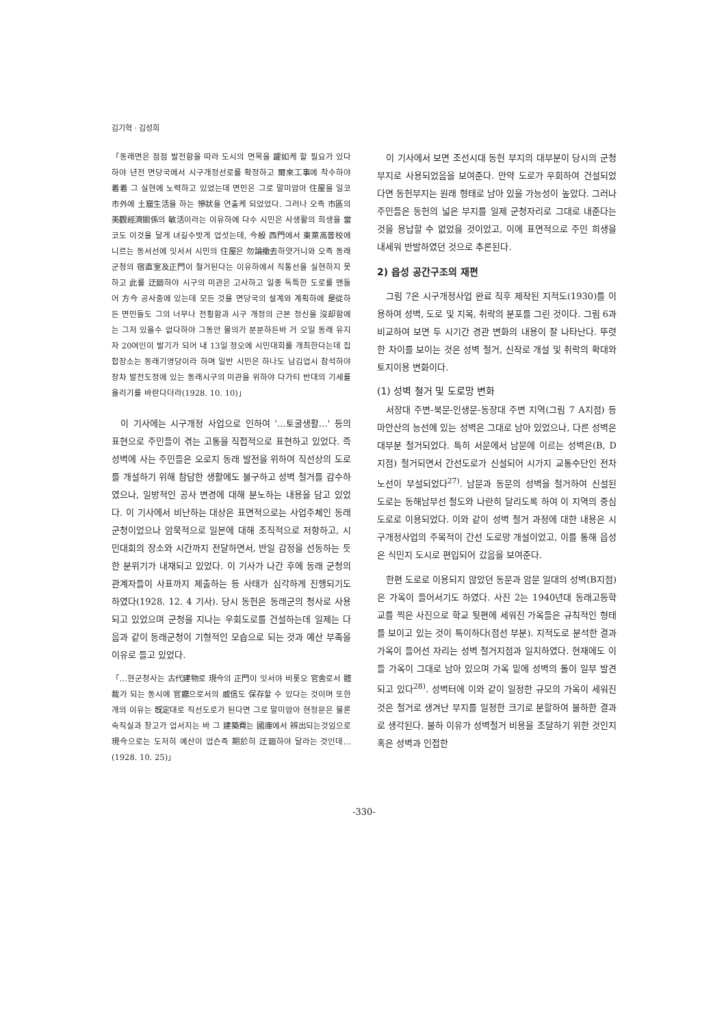김기혁 · 김성희
「동래면은 점점 발전함을 따라 도시의 면목을 躍如케 할 필요가 있다하야 년전 면당국에서 시구개정선로를 확정하고 爾來工事에 착수하야 着着 그 실현에 노력하고 있었는데 면민은 그로 말미암아 住屋을 일코 市外에 土窟生活을 하는 慘狀을 연출케 되었었다. 그러나 오즉 市區의 美觀經濟關係의 敏活이라는 이유하에 다수 시민은 사생활의 희생을 當코도 이것을 달게 녀길수밧게 업섯는데, 今般 西門에서 東萊高普校에 니르는 동서선에 잇서서 시민의 住屋은 勿論撤去하얏거니와 오즉 동래군청의 宿直室及正門이 철거된다는 이유하에서 직통선을 실현하지 못하고 此를 迂廻하야 시구의 미관은 고사하고 일종 독특한 도로를 맨들어 方今 공사중에 있는데 모든 것을 면당국의 설계와 계획하에 是從하든 면민들도 그의 너무나 전횡함과 시구 개정의 근본 정신을 沒却함에는 그저 있을수 없다하야 그동안 물의가 분분하든바 거 오일 동래 유지자 20여인이 발기가 되어 내 13일 정오에 시민대회를 개최한다는데 집합장소는 동래기영당이라 하며 일반 시민은 하나도 남김업시 참석하야 장차 발전도정에 있는 동래시구의 미관을 위하야 다가티 반대의 기세를 올리기를 바란다더라(1928. 10. 10)」
이 기사에는 시구개정 사업으로 인하여 '…토굴생활…' 등의 표현으로 주민들이 겪는 고통을 직접적으로 표현하고 있었다. 즉 성벽에 사는 주민들은 오로지 동래 발전을 위하여 직선상의 도로를 개설하기 위해 참담한 생활에도 불구하고 성벽 철거를 감수하였으나, 일방적인 공사 변경에 대해 분노하는 내용을 담고 있었다. 이 기사에서 비난하는 대상은 표면적으로는 사업주체인 동래군청이었으나 암묵적으로 일본에 대해 조직적으로 저항하고, 시민대회의 장소와 시간까지 전달하면서, 반일 감정을 선동하는 듯한 분위기가 내재되고 있었다. 이 기사가 나간 후에 동래 군청의 관계자들이 사표까지 제출하는 등 사태가 심각하게 진행되기도 하였다(1928. 12. 4 기사). 당시 동헌은 동래군의 청사로 사용되고 있었으며 군청을 지나는 우회도로를 건설하는데 일제는 다음과 같이 동래군청이 기형적인 모습으로 되는 것과 예산 부족을 이유로 들고 있었다.
「…현군청사는 古代建物로 現今의 正門이 잇서야 비롯오 官舍로서 體裁가 되는 동시에 官廳으로서의 威信도 保存할 수 있다는 것이며 또한개의 이유는 旣定대로 직선도로가 된다면 그로 말미암아 현정문은 물론 숙직실과 창고가 업서지는 바 그 建築費는 國庫에서 辨出되는것임으로 現今으로는 도저히 예산이 업슨즉 期於히 迂廻하야 달라는 것인데…(1928. 10. 25)」
이 기사에서 보면 조선시대 동헌 부지의 대부분이 당시의 군청부지로 사용되었음을 보여준다. 만약 도로가 우회하여 건설되었다면 동헌부지는 원래 형태로 남아 있을 가능성이 높았다. 그러나 주민들은 동헌의 넓은 부지를 일제 군청자리로 그대로 내준다는 것을 용납할 수 없었을 것이었고, 이에 표면적으로 주민 희생을 내세워 반발하였던 것으로 추론된다.
2) 읍성 공간구조의 재편
그림 7은 시구개정사업 완료 직후 제작된 지적도(1930)를 이용하여 성벽, 도로 및 지목, 취락의 분포를 그린 것이다. 그림 6과 비교하여 보면 두 시기간 경관 변화의 내용이 잘 나타난다. 뚜렷한 차이를 보이는 것은 성벽 철거, 신작로 개설 및 취락의 확대와 토지이용 변화이다.
(1) 성벽 철거 및 도로망 변화
서장대 주변-북문-인생문-동장대 주변 지역(그림 7 A지점) 등 마안산의 능선에 있는 성벽은 그대로 남아 있었으나, 다른 성벽은 대부분 철거되었다. 특히 서문에서 남문에 이르는 성벽은(B, D 지점) 철거되면서 간선도로가 신설되어 시가지 교통수단인 전차 노선이 부설되었다<sup>27)</sup>. 남문과 동문의 성벽을 철거하여 신설된 도로는 동해남부선 철도와 나란히 달리도록 하여 이 지역의 중심도로로 이용되었다. 이와 같이 성벽 철거 과정에 대한 내용은 시구개정사업의 주목적이 간선 도로망 개설이었고, 이를 통해 읍성은 식민지 도시로 편입되어 갔음을 보여준다.
한편 도로로 이용되지 않았던 동문과 암문 일대의 성벽(B지점)은 가옥이 들어서기도 하였다. 사진 2는 1940년대 동래고등학교를 찍은 사진으로 학교 뒷편에 세워진 가옥들은 규칙적인 형태를 보이고 있는 것이 특이하다(점선 부분). 지적도로 분석한 결과 가옥이 들어선 자리는 성벽 철거지점과 일치하였다. 현재에도 이들 가옥이 그대로 남아 있으며 가옥 밑에 성벽의 돌이 일부 발견되고 있다<sup>28)</sup>. 성벽터에 이와 같이 일정한 규모의 가옥이 세워진 것은 철거로 생겨난 부지를 일정한 크기로 분할하여 불하한 결과로 생각된다. 불하 이유가 성벽철거 비용을 조달하기 위한 것인지 혹은 성벽과 인접한
-330-